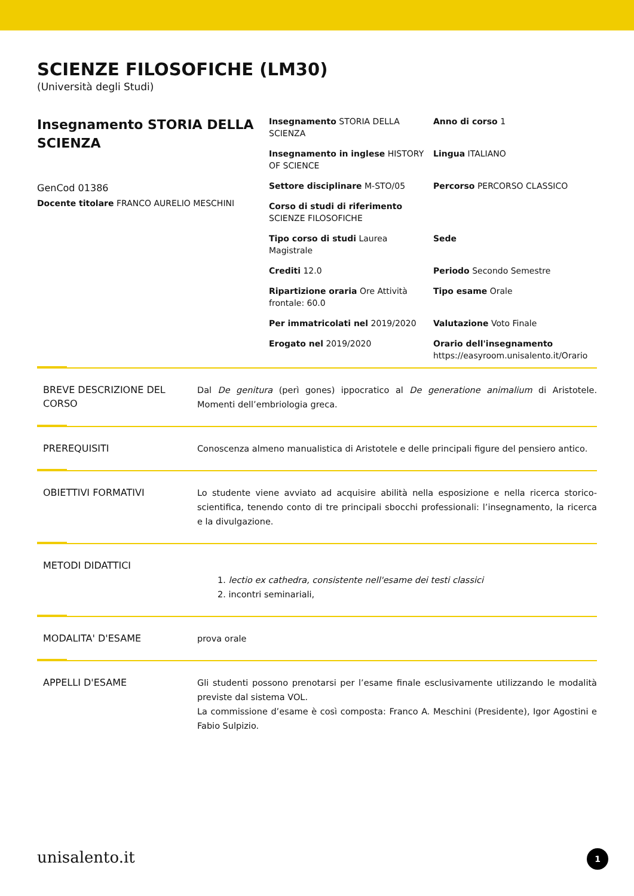SCIENZE FILOSOFICHE (LM30)
(Università degli Studi)
Insegnamento STORIA DELLA SCIENZA
GenCod 01386
Docente titolare FRANCO AURELIO MESCHINI
Insegnamento STORIA DELLA SCIENZA
Anno di corso 1
Insegnamento in inglese HISTORY OF SCIENCE
Lingua ITALIANO
Settore disciplinare M-STO/05
Percorso PERCORSO CLASSICO
Corso di studi di riferimento SCIENZE FILOSOFICHE
Tipo corso di studi Laurea Magistrale
Sede
Crediti 12.0
Periodo Secondo Semestre
Ripartizione oraria Ore Attività frontale: 60.0
Tipo esame Orale
Per immatricolati nel 2019/2020
Valutazione Voto Finale
Erogato nel 2019/2020
Orario dell'insegnamento
https://easyroom.unisalento.it/Orario
BREVE DESCRIZIONE DEL CORSO
Dal De genitura (perì gones) ippocratico al De generatione animalium di Aristotele. Momenti dell’embriologia greca.
PREREQUISITI
Conoscenza almeno manualistica di Aristotele e delle principali figure del pensiero antico.
OBIETTIVI FORMATIVI
Lo studente viene avviato ad acquisire abilità nella esposizione e nella ricerca storico-scientifica, tenendo conto di tre principali sbocchi professionali: l’insegnamento, la ricerca e la divulgazione.
METODI DIDATTICI
1. lectio ex cathedra, consistente nell'esame dei testi classici
2. incontri seminariali,
MODALITA' D'ESAME
prova orale
APPELLI D'ESAME
Gli studenti possono prenotarsi per l’esame finale esclusivamente utilizzando le modalità previste dal sistema VOL.
La commissione d’esame è così composta: Franco A. Meschini (Presidente), Igor Agostini e Fabio Sulpizio.
unisalento.it 1